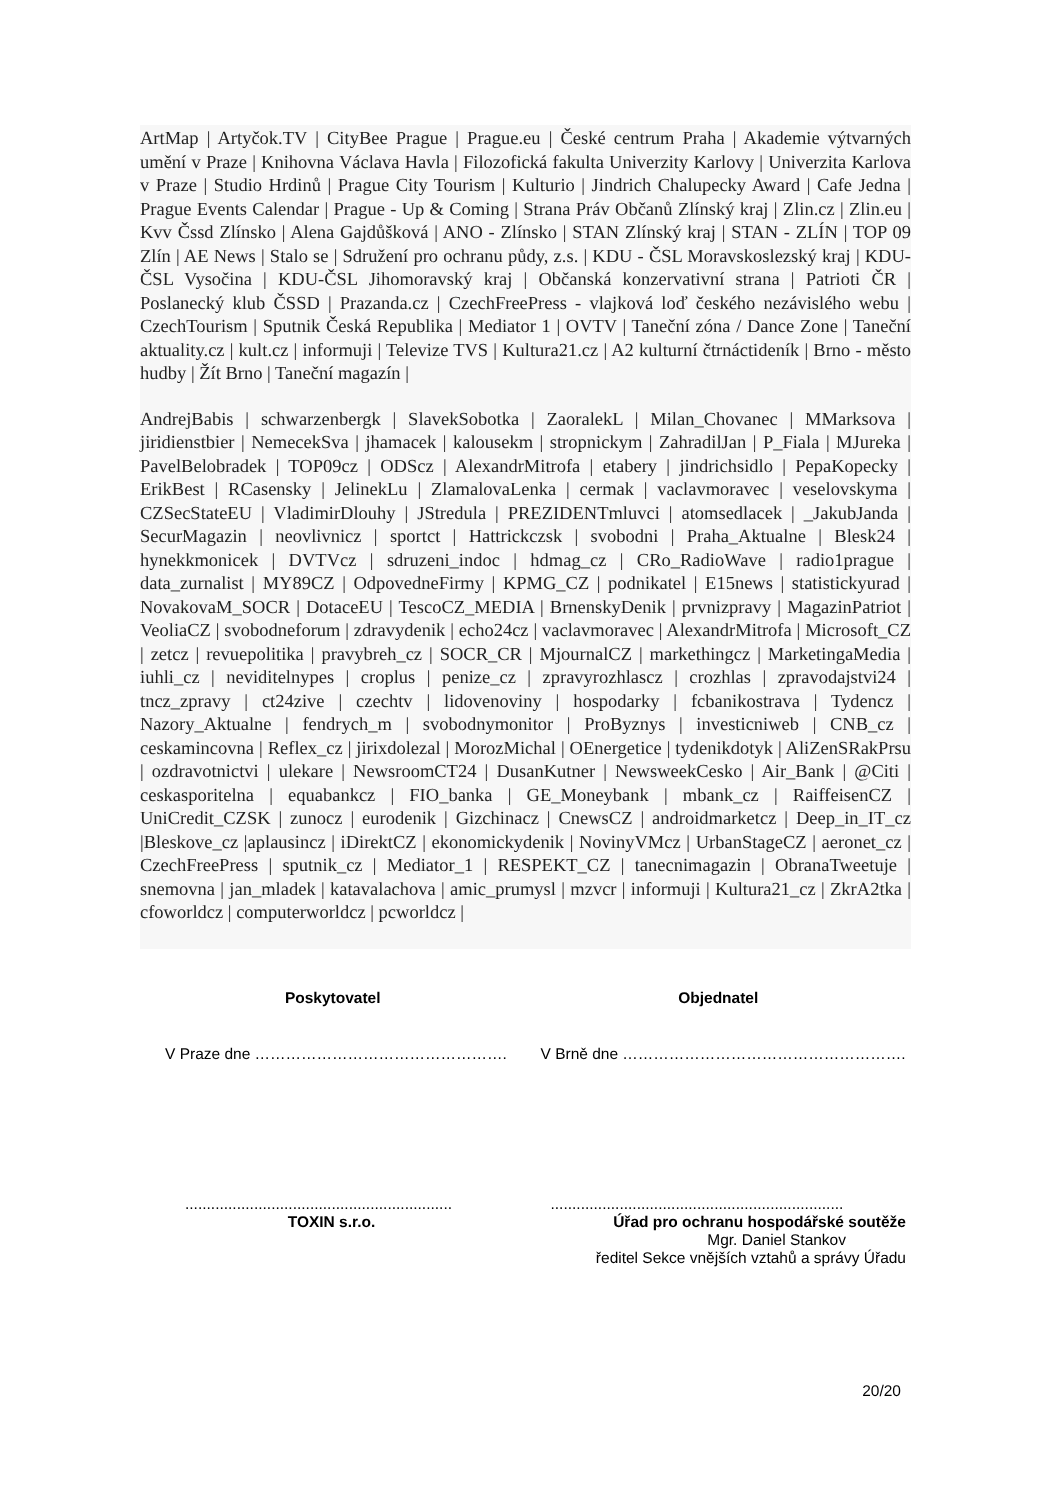ArtMap | Artyčok.TV | CityBee Prague | Prague.eu | České centrum Praha | Akademie výtvarných umění v Praze | Knihovna Václava Havla | Filozofická fakulta Univerzity Karlovy | Univerzita Karlova v Praze | Studio Hrdinů | Prague City Tourism | Kulturio | Jindrich Chalupecky Award | Cafe Jedna | Prague Events Calendar | Prague - Up & Coming | Strana Práv Občanů Zlínský kraj | Zlin.cz | Zlin.eu | Kvv Čssd Zlínsko | Alena Gajdůšková | ANO - Zlínsko | STAN Zlínský kraj | STAN - ZLÍN | TOP 09 Zlín | AE News | Stalo se | Sdružení pro ochranu půdy, z.s. | KDU - ČSL Moravskoslezský kraj | KDU-ČSL Vysočina | KDU-ČSL Jihomoravský kraj | Občanská konzervativní strana | Patrioti ČR | Poslanecký klub ČSSD | Prazanda.cz | CzechFreePress - vlajková loď českého nezávislého webu | CzechTourism | Sputnik Česká Republika | Mediator 1 | OVTV | Taneční zóna / Dance Zone | Taneční aktuality.cz | kult.cz | informuji | Televize TVS | Kultura21.cz | A2 kulturní čtrnáctideník | Brno - město hudby | Žít Brno | Taneční magazín |
AndrejBabis | schwarzenbergk | SlavekSobotka | ZaoralekL | Milan_Chovanec | MMarksova | jiridienstbier | NemecekSva | jhamacek | kalousekm | stropnickym | ZahradilJan | P_Fiala | MJureka | PavelBelobradek | TOP09cz | ODScz | AlexandrMitrofa | etabery | jindrichsidlo | PepaKopecky | ErikBest | RCasensky | JelinekLu | ZlamalovaLenka | cermak | vaclavmoravec | veselovskyma | CZSecStateEU | VladimirDlouhy | JStredula | PREZIDENTmluvci | atomsedlacek | _JakubJanda | SecurMagazin | neovlivnicz | sportct | Hattrickczsk | svobodni | Praha_Aktualne | Blesk24 | hynekkmonicek | DVTVcz | sdruzeni_indoc | hdmag_cz | CRo_RadioWave | radio1prague | data_zurnalist | MY89CZ | OdpovedneFirmy | KPMG_CZ | podnikatel | E15news | statistickyurad | NovakovaM_SOCR | DotaceEU | TescoCZ_MEDIA | BrnenskyDenik | prvnizpravy | MagazinPatriot | VeoliaCZ | svobodneforum | zdravydenik | echo24cz | vaclavmoravec | AlexandrMitrofa | Microsoft_CZ | zetcz | revuepolitika | pravybreh_cz | SOCR_CR | MjournalCZ | markethingcz | MarketingaMedia | iuhli_cz | neviditelnypes | croplus | penize_cz | zpravyrozhlascz | crozhlas | zpravodajstvi24 | tncz_zpravy | ct24zive | czechtv | lidovenoviny | hospodarky | fcbanikostrava | Tydencz | Nazory_Aktualne | fendrych_m | svobodnymonitor | ProByznys | investicniweb | CNB_cz | ceskamincovna | Reflex_cz | jirixdolezal | MorozMichal | OEnergetice | tydenikdotyk | AliZenSRakPrsu | ozdravotnictvi | ulekare | NewsroomCT24 | DusanKutner | NewsweekCesko | Air_Bank | @Citi | ceskasporitelna | equabankcz | FIO_banka | GE_Moneybank | mbank_cz | RaiffeisenCZ | UniCredit_CZSK | zunocz | eurodenik | Gizchinacz | CnewsCZ | androidmarketcz | Deep_in_IT_cz |Bleskove_cz |aplausincz | iDirektCZ | ekonomickydenik | NovinyVMcz | UrbanStageCZ | aeronet_cz | CzechFreePress | sputnik_cz | Mediator_1 | RESPEKT_CZ | tanecnimagazin | ObranaTweetuje | snemovna | jan_mladek | katavalachova | amic_prumysl | mzvcr | informuji | Kultura21_cz | ZkrA2tka | cfoworldcz | computerworldcz | pcworldcz |
Poskytovatel Objednatel
V Praze dne …………………………………………. V Brně dne ……………………………………………….
..............................................................
....................................................................
TOXIN s.r.o. Úřad pro ochranu hospodářské soutěže
Mgr. Daniel Stankov
ředitel Sekce vnějších vztahů a správy Úřadu
20/20